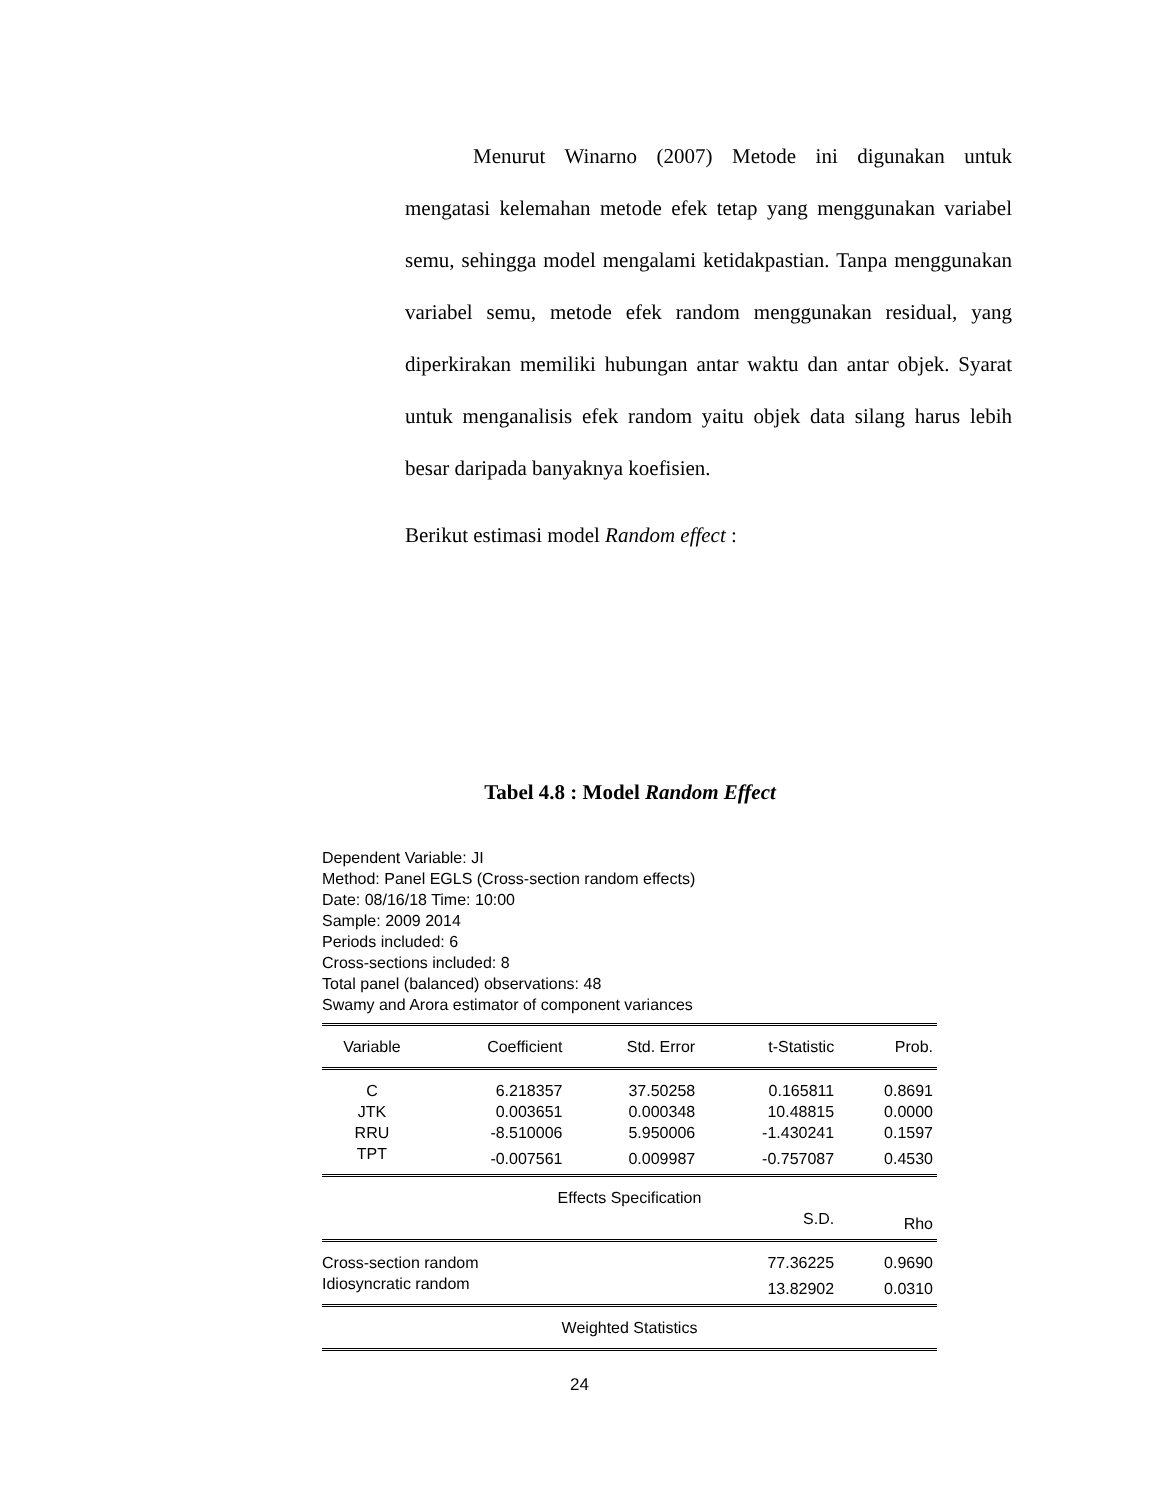Menurut Winarno (2007) Metode ini digunakan untuk mengatasi kelemahan metode efek tetap yang menggunakan variabel semu, sehingga model mengalami ketidakpastian. Tanpa menggunakan variabel semu, metode efek random menggunakan residual, yang diperkirakan memiliki hubungan antar waktu dan antar objek. Syarat untuk menganalisis efek random yaitu objek data silang harus lebih besar daripada banyaknya koefisien.
Berikut estimasi model Random effect :
Tabel 4.8 : Model Random Effect
Dependent Variable: JI
Method: Panel EGLS (Cross-section random effects)
Date: 08/16/18 Time: 10:00
Sample: 2009 2014
Periods included: 6
Cross-sections included: 8
Total panel (balanced) observations: 48
Swamy and Arora estimator of component variances
| Variable | Coefficient | Std. Error | t-Statistic | Prob. |
| --- | --- | --- | --- | --- |
| C | 6.218357 | 37.50258 | 0.165811 | 0.8691 |
| JTK | 0.003651 | 0.000348 | 10.48815 | 0.0000 |
| RRU | -8.510006 | 5.950006 | -1.430241 | 0.1597 |
| TPT | -0.007561 | 0.009987 | -0.757087 | 0.4530 |
| Effects Specification | | | | |
| | | | S.D. | Rho |
| Cross-section random | | | 77.36225 | 0.9690 |
| Idiosyncratic random | | | 13.82902 | 0.0310 |
| Weighted Statistics | | | | |
24